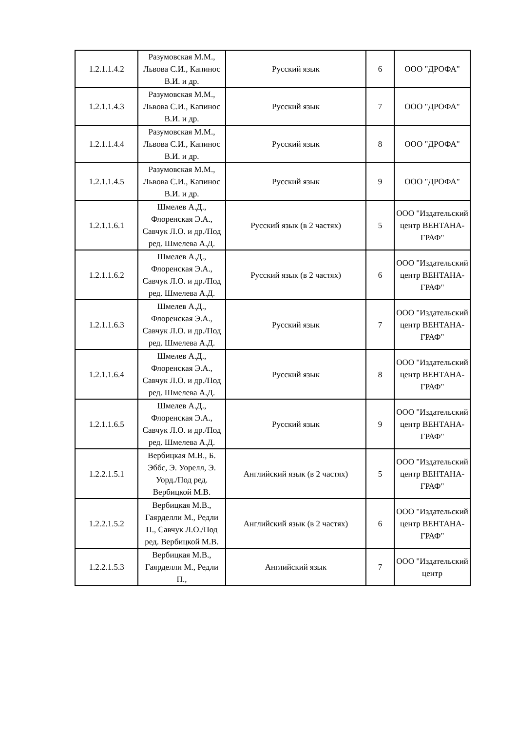| 1.2.1.1.4.2 | Разумовская М.М., Львова С.И., Капинос В.И. и др. | Русский язык | 6 | ООО "ДРОФА" |
| 1.2.1.1.4.3 | Разумовская М.М., Львова С.И., Капинос В.И. и др. | Русский язык | 7 | ООО "ДРОФА" |
| 1.2.1.1.4.4 | Разумовская М.М., Львова С.И., Капинос В.И. и др. | Русский язык | 8 | ООО "ДРОФА" |
| 1.2.1.1.4.5 | Разумовская М.М., Львова С.И., Капинос В.И. и др. | Русский язык | 9 | ООО "ДРОФА" |
| 1.2.1.1.6.1 | Шмелев А.Д., Флоренская Э.А., Савчук Л.О. и др./Под ред. Шмелева А.Д. | Русский язык (в 2 частях) | 5 | ООО "Издательский центр ВЕНТАНА-ГРАФ" |
| 1.2.1.1.6.2 | Шмелев А.Д., Флоренская Э.А., Савчук Л.О. и др./Под ред. Шмелева А.Д. | Русский язык (в 2 частях) | 6 | ООО "Издательский центр ВЕНТАНА-ГРАФ" |
| 1.2.1.1.6.3 | Шмелев А.Д., Флоренская Э.А., Савчук Л.О. и др./Под ред. Шмелева А.Д. | Русский язык | 7 | ООО "Издательский центр ВЕНТАНА-ГРАФ" |
| 1.2.1.1.6.4 | Шмелев А.Д., Флоренская Э.А., Савчук Л.О. и др./Под ред. Шмелева А.Д. | Русский язык | 8 | ООО "Издательский центр ВЕНТАНА-ГРАФ" |
| 1.2.1.1.6.5 | Шмелев А.Д., Флоренская Э.А., Савчук Л.О. и др./Под ред. Шмелева А.Д. | Русский язык | 9 | ООО "Издательский центр ВЕНТАНА-ГРАФ" |
| 1.2.2.1.5.1 | Вербицкая М.В., Б. Эббс, Э. Уорелл, Э. Уорд./Под ред. Вербицкой М.В. | Английский язык (в 2 частях) | 5 | ООО "Издательский центр ВЕНТАНА-ГРАФ" |
| 1.2.2.1.5.2 | Вербицкая М.В., Гаярделли М., Редли П., Савчук Л.О./Под ред. Вербицкой М.В. | Английский язык (в 2 частях) | 6 | ООО "Издательский центр ВЕНТАНА-ГРАФ" |
| 1.2.2.1.5.3 | Вербицкая М.В., Гаярделли М., Редли П., | Английский язык | 7 | ООО "Издательский центр |